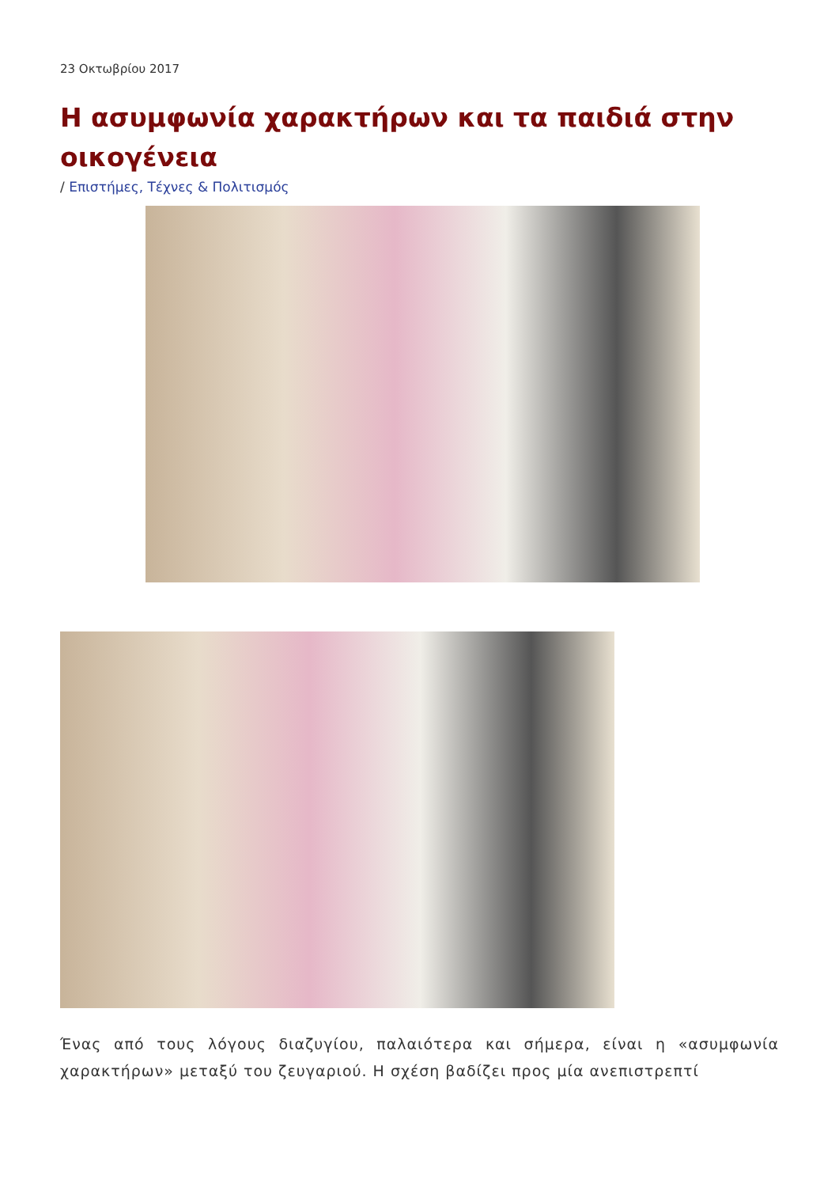23 Οκτωβρίου 2017
Η ασυμφωνία χαρακτήρων και τα παιδιά στην οικογένεια
/ Επιστήμες, Τέχνες & Πολιτισμός
Ένας από τους λόγους διαζυγίου, παλαιότερα και σήμερα, είναι η «ασυμφωνία χαρακτήρων» μεταξύ του ζευγαριού. Η σχέση βαδίζει προς μία ανεπιστρεπτί